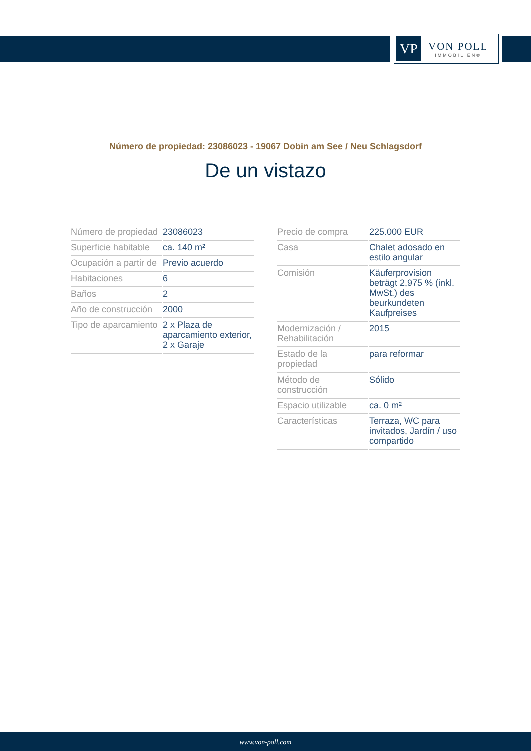VP
VON POLL
IMMOBILIEN®
Número de propiedad: 23086023 - 19067 Dobin am See / Neu Schlagsdorf
De un vistazo
| Número de propiedad | 23086023 |
| Superficie habitable | ca. 140 m² |
| Ocupación a partir de | Previo acuerdo |
| Habitaciones | 6 |
| Baños | 2 |
| Año de construcción | 2000 |
| Tipo de aparcamiento | 2 x Plaza de aparcamiento exterior, 2 x Garaje |
| Precio de compra | 225.000 EUR |
| Casa | Chalet adosado en estilo angular |
| Comisión | Käuferprovision beträgt 2,975 % (inkl. MwSt.) des beurkundeten Kaufpreises |
| Modernización / Rehabilitación | 2015 |
| Estado de la propiedad | para reformar |
| Método de construcción | Sólido |
| Espacio utilizable | ca. 0 m² |
| Características | Terraza, WC para invitados, Jardín / uso compartido |
www.von-poll.com